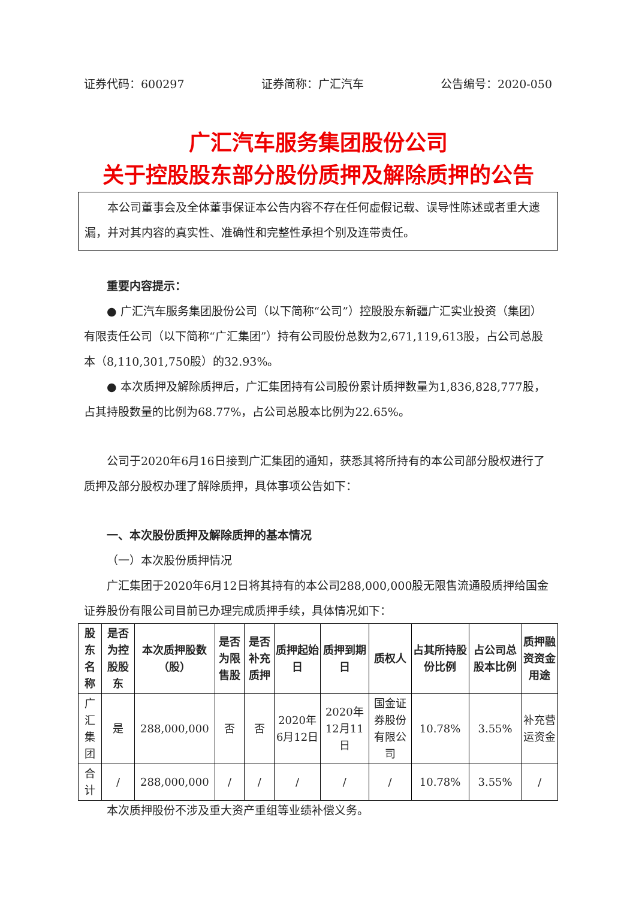证券代码：600297 证券简称：广汇汽车 公告编号：2020-050
广汇汽车服务集团股份公司
关于控股股东部分股份质押及解除质押的公告
本公司董事会及全体董事保证本公告内容不存在任何虚假记载、误导性陈述或者重大遗漏，并对其内容的真实性、准确性和完整性承担个别及连带责任。
重要内容提示：
● 广汇汽车服务集团股份公司（以下简称“公司”）控股股东新疆广汇实业投资（集团）有限责任公司（以下简称“广汇集团”）持有公司股份总数为2,671,119,613股，占公司总股本（8,110,301,750股）的32.93%。
● 本次质押及解除质押后，广汇集团持有公司股份累计质押数量为1,836,828,777股，占其持股数量的比例为68.77%，占公司总股本比例为22.65%。
公司于2020年6月16日接到广汇集团的通知，获悉其将所持有的本公司部分股权进行了质押及部分股权办理了解除质押，具体事项公告如下：
一、本次股份质押及解除质押的基本情况
（一）本次股份质押情况
广汇集团于2020年6月12日将其持有的本公司288,000,000股无限售流通股质押给国金证券股份有限公司目前已办理完成质押手续，具体情况如下：
| 股东名称 | 是否为控股股东 | 本次质押股数（股） | 是否为限售股 | 是否补充质押 | 质押起始日 | 质押到期日 | 质权人 | 占其所持股份比例 | 占公司总股本比例 | 质押融资资金用途 |
| --- | --- | --- | --- | --- | --- | --- | --- | --- | --- | --- |
| 广汇集团 | 是 | 288,000,000 | 否 | 否 | 2020年6月12日 | 2020年12月11日 | 国金证券股份有限公司 | 10.78% | 3.55% | 补充营运资金 |
| 合计 | / | 288,000,000 | / | / | / | / | / | 10.78% | 3.55% | / |
本次质押股份不涉及重大资产重组等业绩补偿义务。